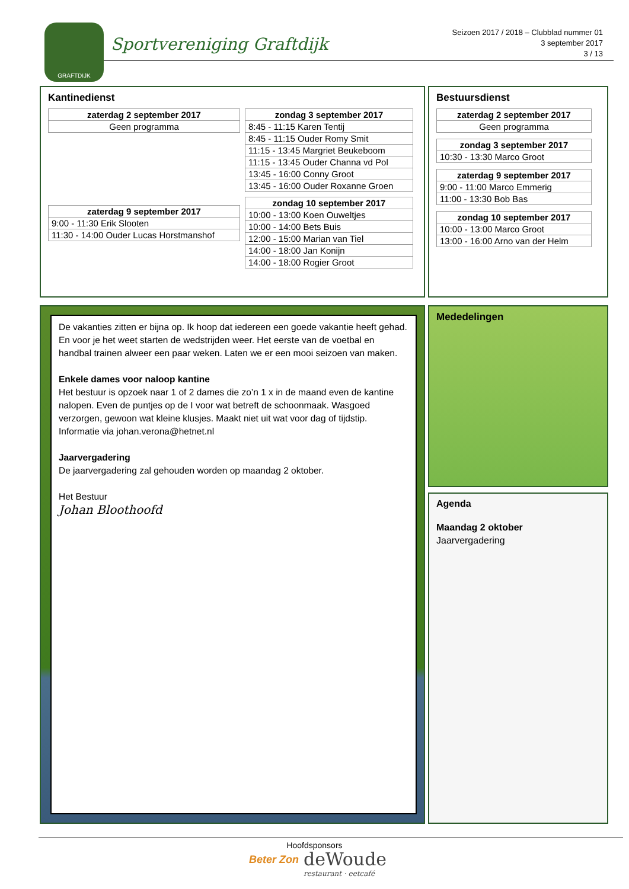GRAFTDIJK
Sportvereniging Graftdijk
Seizoen 2017 / 2018 – Clubblad nummer 01
3 september 2017
3 / 13
Kantinedienst
| zaterdag 2 september 2017 |
| --- |
| Geen programma |
| zaterdag 9 september 2017 |
| --- |
| 9:00 - 11:30 Erik Slooten |
| 11:30 - 14:00 Ouder Lucas Horstmanshof |
| zondag 3 september 2017 |
| --- |
| 8:45 - 11:15 Karen Tentij |
| 8:45 - 11:15 Ouder Romy Smit |
| 11:15 - 13:45 Margriet Beukeboom |
| 11:15 - 13:45 Ouder Channa vd Pol |
| 13:45 - 16:00 Conny Groot |
| 13:45 - 16:00 Ouder Roxanne Groen |
| zondag 10 september 2017 |
| --- |
| 10:00 - 13:00 Koen Ouweltjes |
| 10:00 - 14:00 Bets Buis |
| 12:00 - 15:00 Marian van Tiel |
| 14:00 - 18:00 Jan Konijn |
| 14:00 - 18:00 Rogier Groot |
Bestuursdienst
| zaterdag 2 september 2017 |
| --- |
| Geen programma |
| zondag 3 september 2017 |
| --- |
| 10:30 - 13:30 Marco Groot |
| zaterdag 9 september 2017 |
| --- |
| 9:00 - 11:00 Marco Emmerig |
| 11:00 - 13:30 Bob Bas |
| zondag 10 september 2017 |
| --- |
| 10:00 - 13:00 Marco Groot |
| 13:00 - 16:00 Arno van der Helm |
De vakanties zitten er bijna op. Ik hoop dat iedereen een goede vakantie heeft gehad. En voor je het weet starten de wedstrijden weer. Het eerste van de voetbal en handbal trainen alweer een paar weken. Laten we er een mooi seizoen van maken.
Enkele dames voor naloop kantine
Het bestuur is opzoek naar 1 of 2 dames die zo’n 1 x in de maand even de kantine nalopen. Even de puntjes op de I voor wat betreft de schoonmaak. Wasgoed verzorgen, gewoon wat kleine klusjes. Maakt niet uit wat voor dag of tijdstip. Informatie via johan.verona@hetnet.nl
Jaarvergadering
De jaarvergadering zal gehouden worden op maandag 2 oktober.
Het Bestuur
Johan Bloothoofd
Mededelingen
Agenda
Maandag 2 oktober
Jaarvergadering
Hoofdsponsors
Beter Zon
deWoude
restaurant · eetcafé